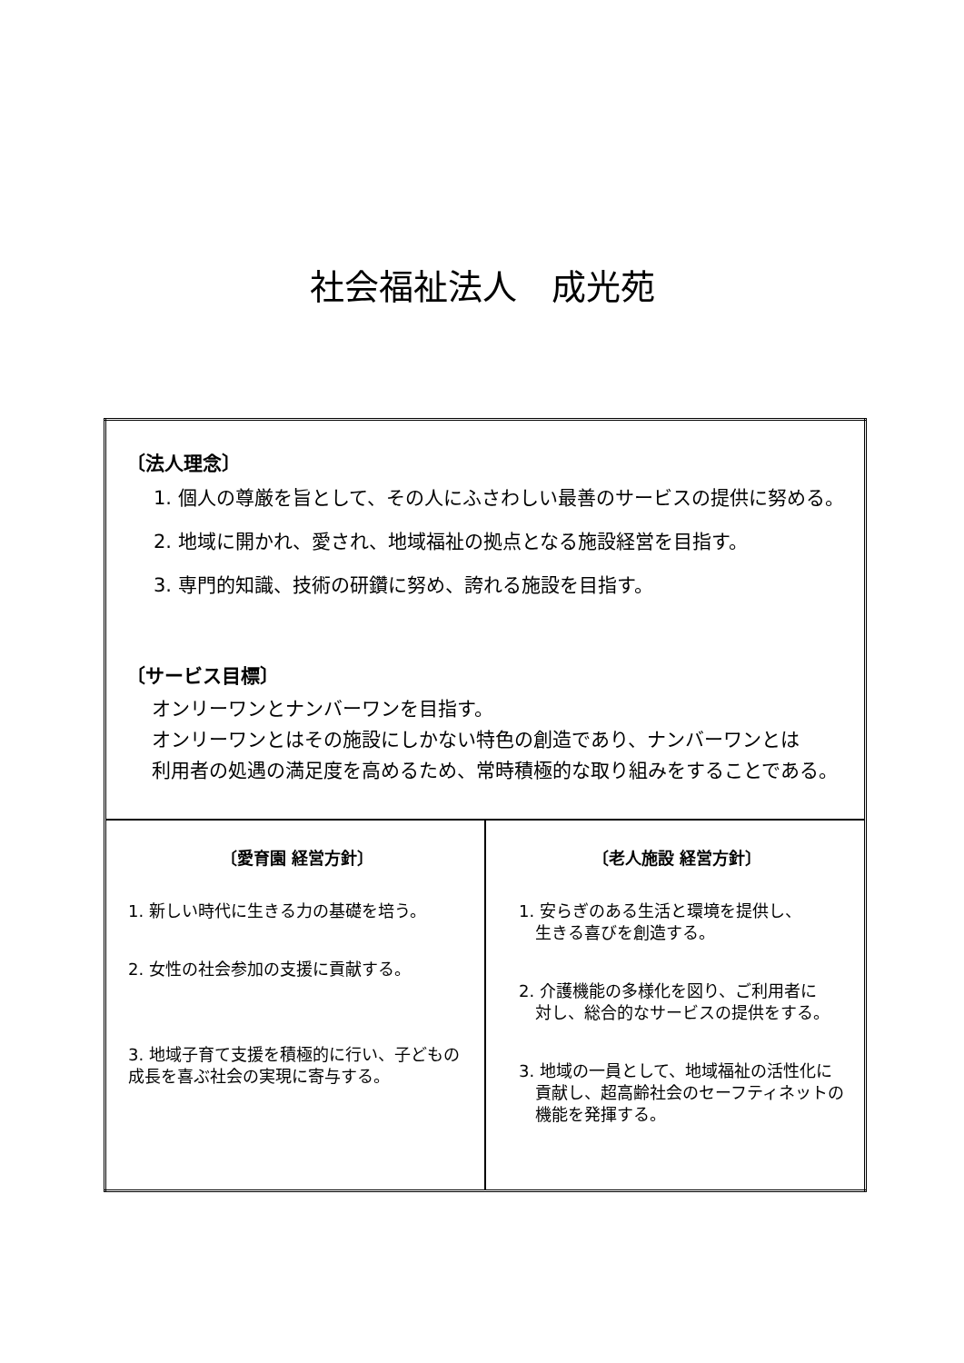社会福祉法人　成光苑
| 〔法人理念〕 1. 個人の尊厳を旨として、その人にふさわしい最善のサービスの提供に努める。 2. 地域に開かれ、愛され、地域福祉の拠点となる施設経営を目指す。 3. 専門的知識、技術の研鑽に努め、誇れる施設を目指す。 〔サービス目標〕 オンリーワンとナンバーワンを目指す。 オンリーワンとはその施設にしかない特色の創造であり、ナンバーワンとは 利用者の処遇の満足度を高めるため、常時積極的な取り組みをすることである。 | |
| 〔愛育園 経営方針〕 1. 新しい時代に生きる力の基礎を培う。 2. 女性の社会参加の支援に貢献する。 3. 地域子育て支援を積極的に行い、子どもの成長を喜ぶ社会の実現に寄与する。 | 〔老人施設 経営方針〕 1. 安らぎのある生活と環境を提供し、 生きる喜びを創造する。 2. 介護機能の多様化を図り、ご利用者に 対し、総合的なサービスの提供をする。 3. 地域の一員として、地域福祉の活性化に 貢献し、超高齢社会のセーフティネットの 機能を発揮する。 |